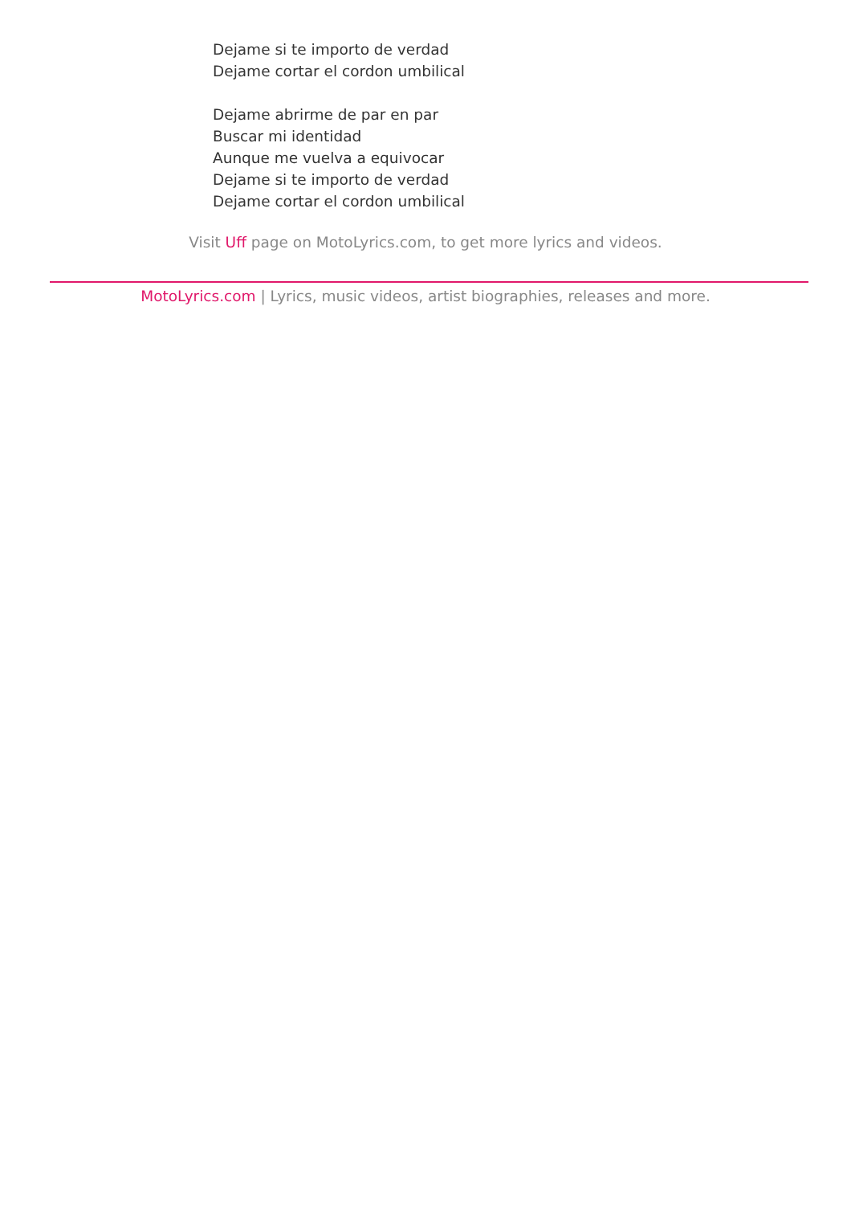Dejame si te importo de verdad
Dejame cortar el cordon umbilical
Dejame abrirme de par en par
Buscar mi identidad
Aunque me vuelva a equivocar
Dejame si te importo de verdad
Dejame cortar el cordon umbilical
Visit Uff page on MotoLyrics.com, to get more lyrics and videos.
MotoLyrics.com | Lyrics, music videos, artist biographies, releases and more.